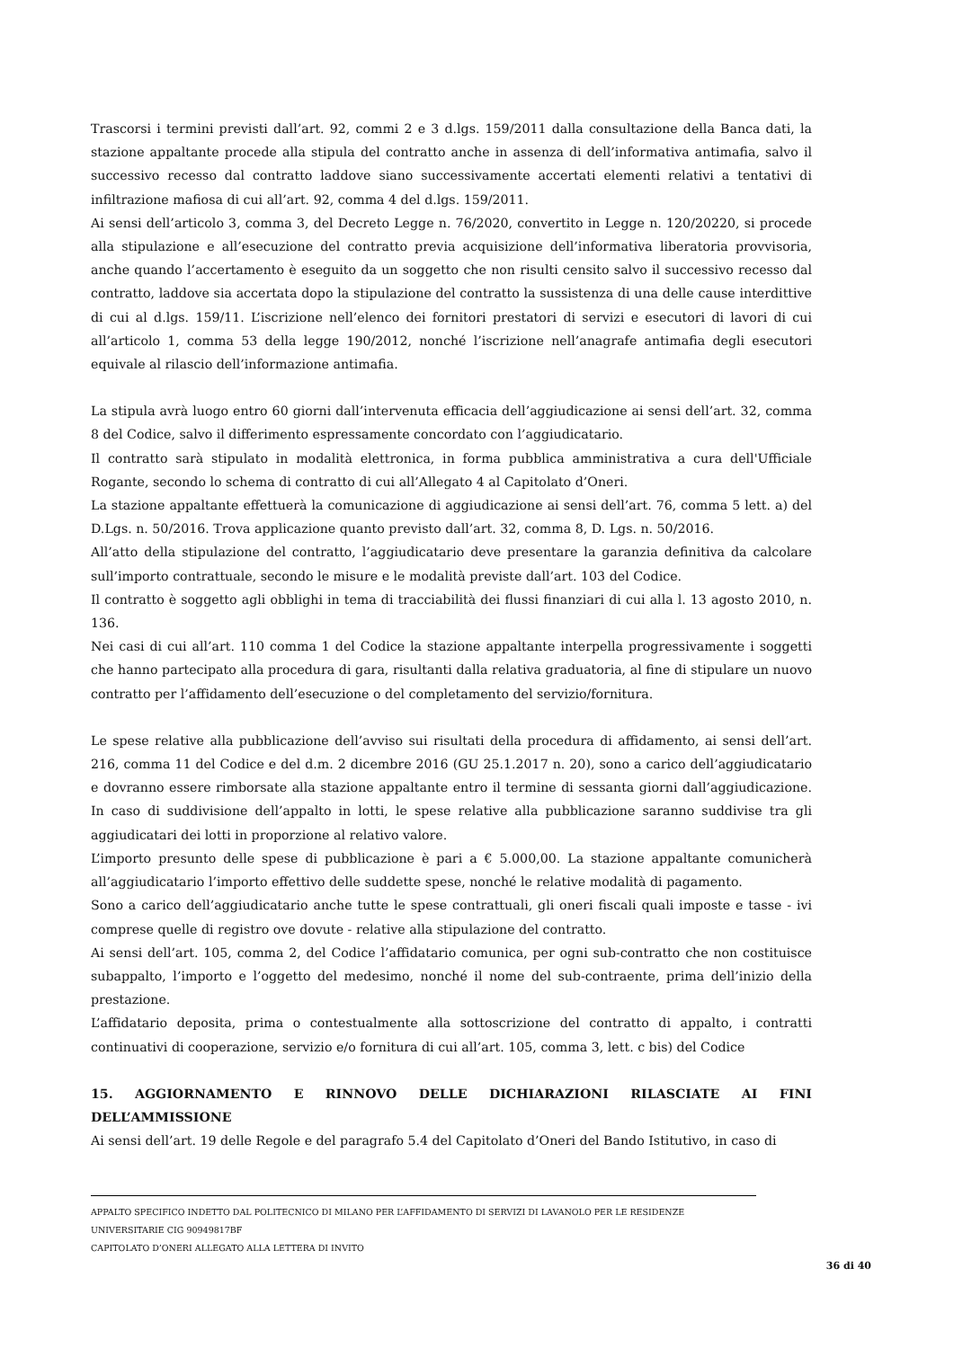Trascorsi i termini previsti dall’art. 92, commi 2 e 3 d.lgs. 159/2011 dalla consultazione della Banca dati, la stazione appaltante procede alla stipula del contratto anche in assenza di dell’informativa antimafia, salvo il successivo recesso dal contratto laddove siano successivamente accertati elementi relativi a tentativi di infiltrazione mafiosa di cui all’art. 92, comma 4 del d.lgs. 159/2011.
Ai sensi dell’articolo 3, comma 3, del Decreto Legge n. 76/2020, convertito in Legge n. 120/20220, si procede alla stipulazione e all’esecuzione del contratto previa acquisizione dell’informativa liberatoria provvisoria, anche quando l’accertamento è eseguito da un soggetto che non risulti censito salvo il successivo recesso dal contratto, laddove sia accertata dopo la stipulazione del contratto la sussistenza di una delle cause interdittive di cui al d.lgs. 159/11. L’iscrizione nell’elenco dei fornitori prestatori di servizi e esecutori di lavori di cui all’articolo 1, comma 53 della legge 190/2012, nonché l’iscrizione nell’anagrafe antimafia degli esecutori equivale al rilascio dell’informazione antimafia.
La stipula avrà luogo entro 60 giorni dall’intervenuta efficacia dell’aggiudicazione ai sensi dell’art. 32, comma 8 del Codice, salvo il differimento espressamente concordato con l’aggiudicatario.
Il contratto sarà stipulato in modalità elettronica, in forma pubblica amministrativa a cura dell'Ufficiale Rogante, secondo lo schema di contratto di cui all’Allegato 4 al Capitolato d’Oneri.
La stazione appaltante effettuerà la comunicazione di aggiudicazione ai sensi dell’art. 76, comma 5 lett. a) del D.Lgs. n. 50/2016. Trova applicazione quanto previsto dall’art. 32, comma 8, D. Lgs. n. 50/2016.
All’atto della stipulazione del contratto, l’aggiudicatario deve presentare la garanzia definitiva da calcolare sull’importo contrattuale, secondo le misure e le modalità previste dall’art. 103 del Codice.
Il contratto è soggetto agli obblighi in tema di tracciabilità dei flussi finanziari di cui alla l. 13 agosto 2010, n. 136.
Nei casi di cui all’art. 110 comma 1 del Codice la stazione appaltante interpella progressivamente i soggetti che hanno partecipato alla procedura di gara, risultanti dalla relativa graduatoria, al fine di stipulare un nuovo contratto per l’affidamento dell’esecuzione o del completamento del servizio/fornitura.
Le spese relative alla pubblicazione dell’avviso sui risultati della procedura di affidamento, ai sensi dell’art. 216, comma 11 del Codice e del d.m. 2 dicembre 2016 (GU 25.1.2017 n. 20), sono a carico dell’aggiudicatario e dovranno essere rimborsate alla stazione appaltante entro il termine di sessanta giorni dall’aggiudicazione. In caso di suddivisione dell’appalto in lotti, le spese relative alla pubblicazione saranno suddivise tra gli aggiudicatari dei lotti in proporzione al relativo valore.
L’importo presunto delle spese di pubblicazione è pari a € 5.000,00. La stazione appaltante comunicherà all’aggiudicatario l’importo effettivo delle suddette spese, nonché le relative modalità di pagamento.
Sono a carico dell’aggiudicatario anche tutte le spese contrattuali, gli oneri fiscali quali imposte e tasse - ivi comprese quelle di registro ove dovute - relative alla stipulazione del contratto.
Ai sensi dell’art. 105, comma 2, del Codice l’affidatario comunica, per ogni sub-contratto che non costituisce subappalto, l’importo e l’oggetto del medesimo, nonché il nome del sub-contraente, prima dell’inizio della prestazione.
L’affidatario deposita, prima o contestualmente alla sottoscrizione del contratto di appalto, i contratti continuativi di cooperazione, servizio e/o fornitura di cui all’art. 105, comma 3, lett. c bis) del Codice
15. AGGIORNAMENTO E RINNOVO DELLE DICHIARAZIONI RILASCIATE AI FINI DELL’AMMISSIONE
Ai sensi dell’art. 19 delle Regole e del paragrafo 5.4 del Capitolato d’Oneri del Bando Istitutivo, in caso di
APPALTO SPECIFICO INDETTO DAL POLITECNICO DI MILANO PER L’AFFIDAMENTO DI SERVIZI DI LAVANOLO PER LE RESIDENZE UNIVERSITARIE CIG 90949817BF
CAPITOLATO D’ONERI ALLEGATO ALLA LETTERA DI INVITO
36 di 40